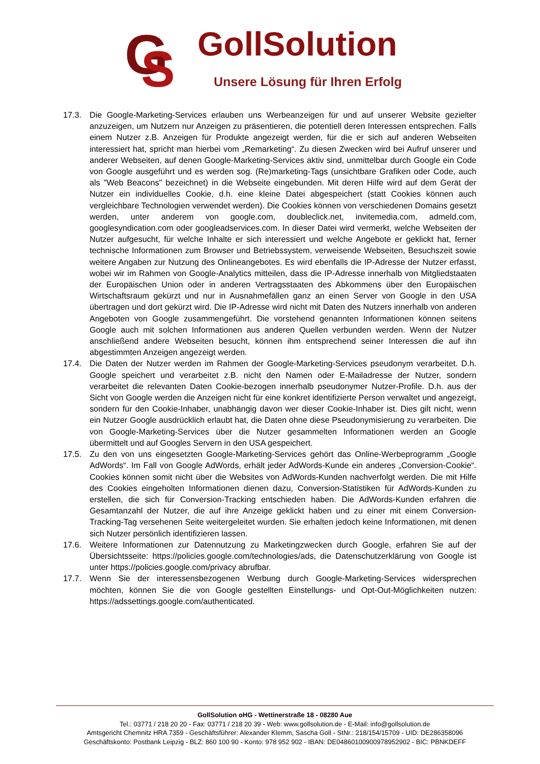G
S
GollSolution
Unsere Lösung für Ihren Erfolg
17.3. Die Google-Marketing-Services erlauben uns Werbeanzeigen für und auf unserer Website gezielter anzuzeigen, um Nutzern nur Anzeigen zu präsentieren, die potentiell deren Interessen entsprechen. Falls einem Nutzer z.B. Anzeigen für Produkte angezeigt werden, für die er sich auf anderen Webseiten interessiert hat, spricht man hierbei vom „Remarketing“. Zu diesen Zwecken wird bei Aufruf unserer und anderer Webseiten, auf denen Google-Marketing-Services aktiv sind, unmittelbar durch Google ein Code von Google ausgeführt und es werden sog. (Re)marketing-Tags (unsichtbare Grafiken oder Code, auch als "Web Beacons" bezeichnet) in die Webseite eingebunden. Mit deren Hilfe wird auf dem Gerät der Nutzer ein individuelles Cookie, d.h. eine kleine Datei abgespeichert (statt Cookies können auch vergleichbare Technologien verwendet werden). Die Cookies können von verschiedenen Domains gesetzt werden, unter anderem von google.com, doubleclick.net, invitemedia.com, admeld.com, googlesyndication.com oder googleadservices.com. In dieser Datei wird vermerkt, welche Webseiten der Nutzer aufgesucht, für welche Inhalte er sich interessiert und welche Angebote er geklickt hat, ferner technische Informationen zum Browser und Betriebssystem, verweisende Webseiten, Besuchszeit sowie weitere Angaben zur Nutzung des Onlineangebotes. Es wird ebenfalls die IP-Adresse der Nutzer erfasst, wobei wir im Rahmen von Google-Analytics mitteilen, dass die IP-Adresse innerhalb von Mitgliedstaaten der Europäischen Union oder in anderen Vertragsstaaten des Abkommens über den Europäischen Wirtschaftsraum gekürzt und nur in Ausnahmefällen ganz an einen Server von Google in den USA übertragen und dort gekürzt wird. Die IP-Adresse wird nicht mit Daten des Nutzers innerhalb von anderen Angeboten von Google zusammengeführt. Die vorstehend genannten Informationen können seitens Google auch mit solchen Informationen aus anderen Quellen verbunden werden. Wenn der Nutzer anschließend andere Webseiten besucht, können ihm entsprechend seiner Interessen die auf ihn abgestimmten Anzeigen angezeigt werden.
17.4. Die Daten der Nutzer werden im Rahmen der Google-Marketing-Services pseudonym verarbeitet. D.h. Google speichert und verarbeitet z.B. nicht den Namen oder E-Mailadresse der Nutzer, sondern verarbeitet die relevanten Daten Cookie-bezogen innerhalb pseudonymer Nutzer-Profile. D.h. aus der Sicht von Google werden die Anzeigen nicht für eine konkret identifizierte Person verwaltet und angezeigt, sondern für den Cookie-Inhaber, unabhängig davon wer dieser Cookie-Inhaber ist. Dies gilt nicht, wenn ein Nutzer Google ausdrücklich erlaubt hat, die Daten ohne diese Pseudonymisierung zu verarbeiten. Die von Google-Marketing-Services über die Nutzer gesammelten Informationen werden an Google übermittelt und auf Googles Servern in den USA gespeichert.
17.5. Zu den von uns eingesetzten Google-Marketing-Services gehört das Online-Werbeprogramm „Google AdWords“. Im Fall von Google AdWords, erhält jeder AdWords-Kunde ein anderes „Conversion-Cookie“. Cookies können somit nicht über die Websites von AdWords-Kunden nachverfolgt werden. Die mit Hilfe des Cookies eingeholten Informationen dienen dazu, Conversion-Statistiken für AdWords-Kunden zu erstellen, die sich für Conversion-Tracking entschieden haben. Die AdWords-Kunden erfahren die Gesamtanzahl der Nutzer, die auf ihre Anzeige geklickt haben und zu einer mit einem Conversion-Tracking-Tag versehenen Seite weitergeleitet wurden. Sie erhalten jedoch keine Informationen, mit denen sich Nutzer persönlich identifizieren lassen.
17.6. Weitere Informationen zur Datennutzung zu Marketingzwecken durch Google, erfahren Sie auf der Übersichtsseite: https://policies.google.com/technologies/ads, die Datenschutzerklärung von Google ist unter https://policies.google.com/privacy abrufbar.
17.7. Wenn Sie der interessensbezogenen Werbung durch Google-Marketing-Services widersprechen möchten, können Sie die von Google gestellten Einstellungs- und Opt-Out-Möglichkeiten nutzen: https://adssettings.google.com/authenticated.
GollSolution oHG - Wettinerstraße 18 - 08280 Aue
Tel.: 03771 / 218 20 20 - Fax: 03771 / 218 20 39 - Web: www.gollsolution.de - E-Mail: info@gollsolution.de
Amtsgericht Chemnitz HRA 7359 - Geschäftsführer: Alexander Klemm, Sascha Goll - StNr.: 218/154/15709 - UID: DE286358096
Geschäftskonto: Postbank Leipzig - BLZ: 860 100 90 - Konto: 978 952 902 - IBAN: DE04860100900978952902 - BIC: PBNKDEFF